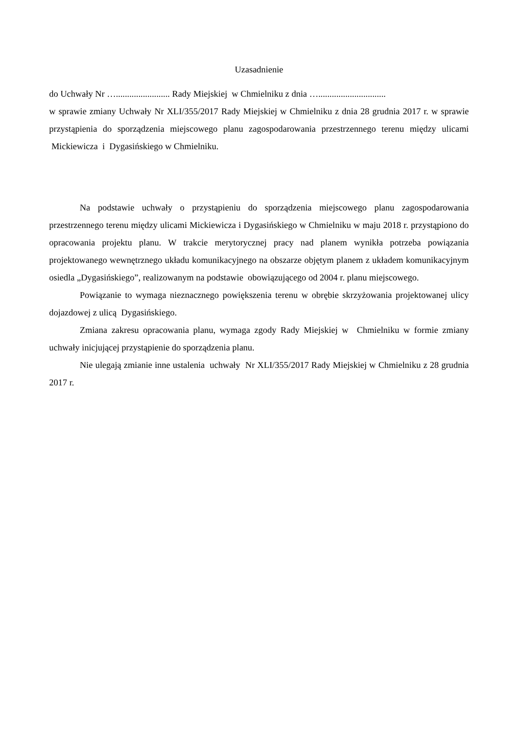Uzasadnienie
do Uchwały Nr …........................ Rady Miejskiej w Chmielniku z dnia …..............................
w sprawie zmiany Uchwały Nr XLI/355/2017 Rady Miejskiej w Chmielniku z dnia 28 grudnia 2017 r. w sprawie przystąpienia do sporządzenia miejscowego planu zagospodarowania przestrzennego terenu między ulicami Mickiewicza i Dygasińskiego w Chmielniku.
Na podstawie uchwały o przystąpieniu do sporządzenia miejscowego planu zagospodarowania przestrzennego terenu między ulicami Mickiewicza i Dygasińskiego w Chmielniku w maju 2018 r. przystąpiono do opracowania projektu planu. W trakcie merytorycznej pracy nad planem wynikła potrzeba powiązania projektowanego wewnętrznego układu komunikacyjnego na obszarze objętym planem z układem komunikacyjnym osiedla „Dygasińskiego”, realizowanym na podstawie obowiązującego od 2004 r. planu miejscowego.
Powiązanie to wymaga nieznacznego powiększenia terenu w obrębie skrzyżowania projektowanej ulicy dojazdowej z ulicą Dygasińskiego.
Zmiana zakresu opracowania planu, wymaga zgody Rady Miejskiej w Chmielniku w formie zmiany uchwały inicjującej przystąpienie do sporządzenia planu.
Nie ulegają zmianie inne ustalenia uchwały Nr XLI/355/2017 Rady Miejskiej w Chmielniku z 28 grudnia 2017 r.